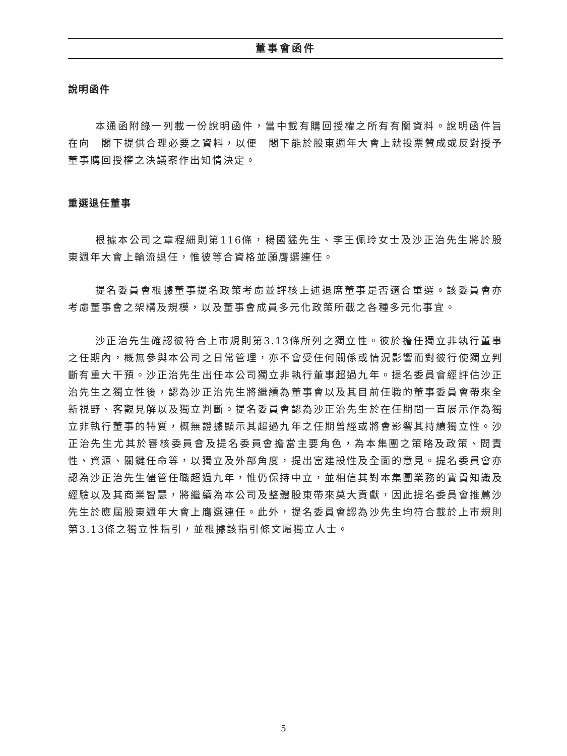董事會函件
說明函件
本通函附錄一列載一份說明函件，當中載有購回授權之所有有關資料。說明函件旨在向　閣下提供合理必要之資料，以便　閣下能於股東週年大會上就投票贊成或反對授予董事購回授權之決議案作出知情決定。
重選退任董事
根據本公司之章程細則第116條，楊國猛先生、李王佩玲女士及沙正治先生將於股東週年大會上輪流退任，惟彼等合資格並願膺選連任。
提名委員會根據董事提名政策考慮並評核上述退席董事是否適合重選。該委員會亦考慮董事會之架構及規模，以及董事會成員多元化政策所載之各種多元化事宜。
沙正治先生確認彼符合上市規則第3.13條所列之獨立性。彼於擔任獨立非執行董事之任期內，概無參與本公司之日常管理，亦不會受任何關係或情況影響而對彼行使獨立判斷有重大干預。沙正治先生出任本公司獨立非執行董事超過九年。提名委員會經評估沙正治先生之獨立性後，認為沙正治先生將繼續為董事會以及其目前任職的董事委員會帶來全新視野、客觀見解以及獨立判斷。提名委員會認為沙正治先生於在任期間一直展示作為獨立非執行董事的特質，概無證據顯示其超過九年之任期曾經或將會影響其持續獨立性。沙正治先生尤其於審核委員會及提名委員會擔當主要角色，為本集團之策略及政策、問責性、資源、關鍵任命等，以獨立及外部角度，提出富建設性及全面的意見。提名委員會亦認為沙正治先生儘管任職超過九年，惟仍保持中立，並相信其對本集團業務的寶貴知識及經驗以及其商業智慧，將繼續為本公司及整體股東帶來莫大貢獻，因此提名委員會推薦沙先生於應屆股東週年大會上膺選連任。此外，提名委員會認為沙先生均符合載於上市規則第3.13條之獨立性指引，並根據該指引條文屬獨立人士。
5